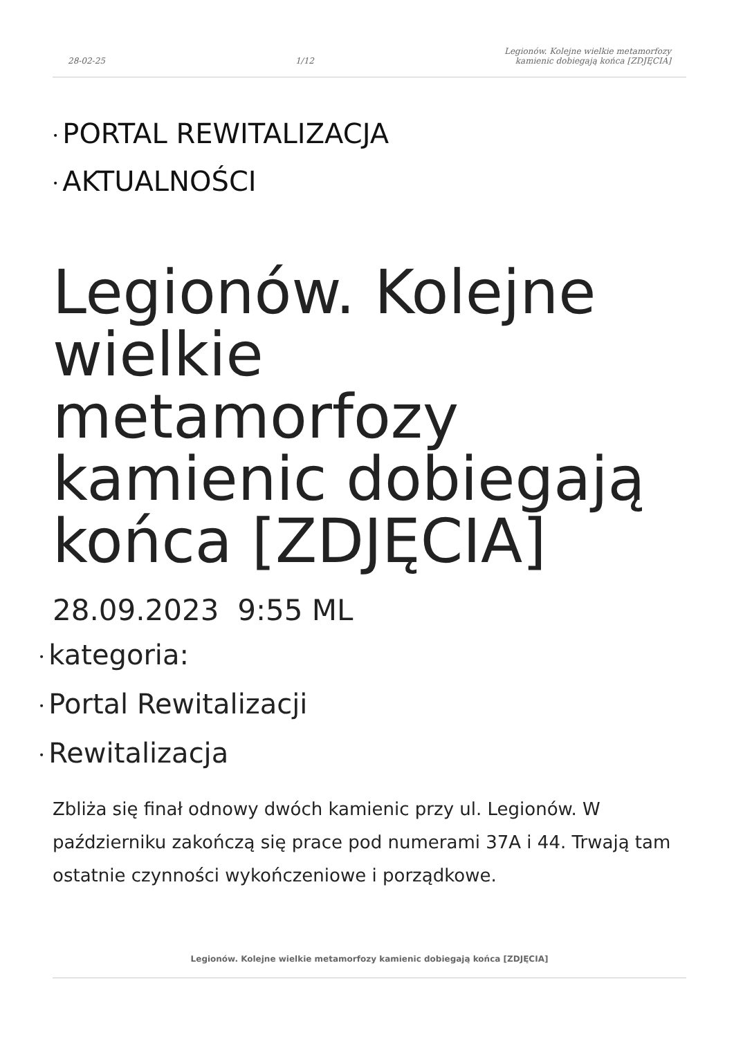28-02-25 1/12 Legionów. Kolejne wielkie metamorfozy
kamienic dobiegają końca [ZDJĘCIA]
• PORTAL REWITALIZACJA
• AKTUALNOŚCI
Legionów. Kolejne wielkie metamorfozy kamienic dobiegają końca [ZDJĘCIA]
28.09.2023 9:55 ML
• kategoria:
• Portal Rewitalizacji
• Rewitalizacja
Zbliża się finał odnowy dwóch kamienic przy ul. Legionów. W październiku zakończą się prace pod numerami 37A i 44. Trwają tam ostatnie czynności wykończeniowe i porządkowe.
Legionów. Kolejne wielkie metamorfozy kamienic dobiegają końca [ZDJĘCIA]